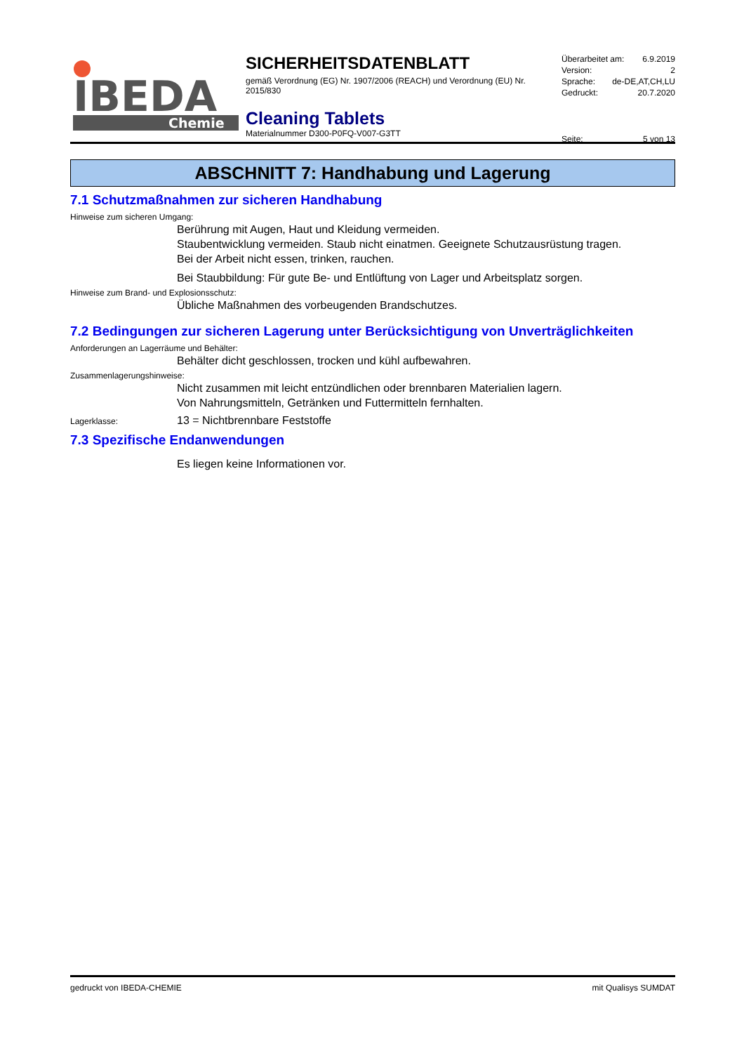IBEDA
Chemie
SICHERHEITSDATENBLATT
gemäß Verordnung (EG) Nr. 1907/2006 (REACH) und Verordnung (EU) Nr. 2015/830
Cleaning Tablets
Materialnummer D300-P0FQ-V007-G3TT
Überarbeitet am: 6.9.2019
Version: 2
Sprache: de-DE,AT,CH,LU
Gedruckt: 20.7.2020
Seite: 5 von 13
ABSCHNITT 7: Handhabung und Lagerung
7.1 Schutzmaßnahmen zur sicheren Handhabung
Hinweise zum sicheren Umgang:
Berührung mit Augen, Haut und Kleidung vermeiden.
Staubentwicklung vermeiden. Staub nicht einatmen. Geeignete Schutzausrüstung tragen.
Bei der Arbeit nicht essen, trinken, rauchen.
Bei Staubbildung: Für gute Be- und Entlüftung von Lager und Arbeitsplatz sorgen.
Hinweise zum Brand- und Explosionsschutz:
Übliche Maßnahmen des vorbeugenden Brandschutzes.
7.2 Bedingungen zur sicheren Lagerung unter Berücksichtigung von Unverträglichkeiten
Anforderungen an Lagerräume und Behälter:
Behälter dicht geschlossen, trocken und kühl aufbewahren.
Zusammenlagerungshinweise:
Nicht zusammen mit leicht entzündlichen oder brennbaren Materialien lagern.
Von Nahrungsmitteln, Getränken und Futtermitteln fernhalten.
Lagerklasse: 13 = Nichtbrennbare Feststoffe
7.3 Spezifische Endanwendungen
Es liegen keine Informationen vor.
gedruckt von IBEDA-CHEMIE mit Qualisys SUMDAT